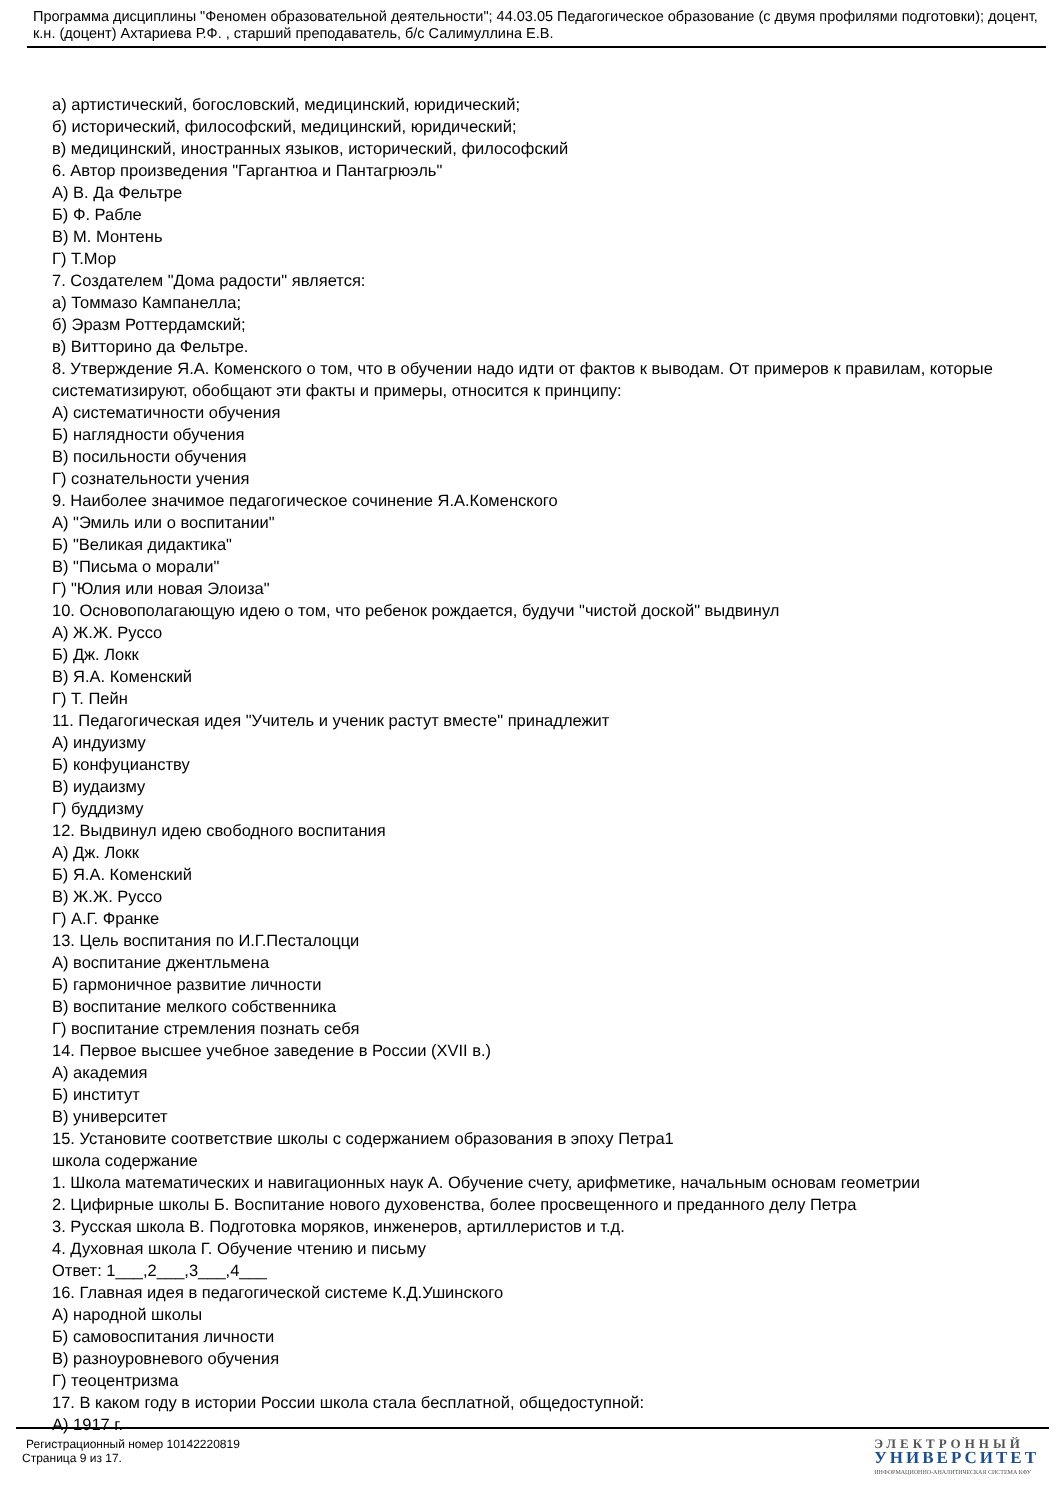Программа дисциплины "Феномен образовательной деятельности"; 44.03.05 Педагогическое образование (с двумя профилями подготовки); доцент, к.н. (доцент) Ахтариева Р.Ф. , старший преподаватель, б/с Салимуллина Е.В.
а) артистический, богословский, медицинский, юридический;
б) исторический, философский, медицинский, юридический;
в) медицинский, иностранных языков, исторический, философский
6. Автор произведения "Гаргантюа и Пантагрюэль"
А) В. Да Фельтре
Б) Ф. Рабле
В) М. Монтень
Г) Т.Мор
7. Создателем "Дома радости" является:
а) Томмазо Кампанелла;
б) Эразм Роттердамский;
в) Витторино да Фельтре.
8. Утверждение Я.А. Коменского о том, что в обучении надо идти от фактов к выводам. От примеров к правилам, которые систематизируют, обобщают эти факты и примеры, относится к принципу:
А) систематичности обучения
Б) наглядности обучения
В) посильности обучения
Г) сознательности учения
9. Наиболее значимое педагогическое сочинение Я.А.Коменского
А) "Эмиль или о воспитании"
Б) "Великая дидактика"
В) "Письма о морали"
Г) "Юлия или новая Элоиза"
10. Основополагающую идею о том, что ребенок рождается, будучи "чистой доской" выдвинул
А) Ж.Ж. Руссо
Б) Дж. Локк
В) Я.А. Коменский
Г) Т. Пейн
11. Педагогическая идея "Учитель и ученик растут вместе" принадлежит
А) индуизму
Б) конфуцианству
В) иудаизму
Г) буддизму
12. Выдвинул идею свободного воспитания
А) Дж. Локк
Б) Я.А. Коменский
В) Ж.Ж. Руссо
Г) А.Г. Франке
13. Цель воспитания по И.Г.Песталоцци
А) воспитание джентльмена
Б) гармоничное развитие личности
В) воспитание мелкого собственника
Г) воспитание стремления познать себя
14. Первое высшее учебное заведение в России (XVII в.)
А) академия
Б) институт
В) университет
15. Установите соответствие школы с содержанием образования в эпоху Петра1
школа содержание
1. Школа математических и навигационных наук А. Обучение счету, арифметике, начальным основам геометрии
2. Цифирные школы Б. Воспитание нового духовенства, более просвещенного и преданного делу Петра
3. Русская школа В. Подготовка моряков, инженеров, артиллеристов и т.д.
4. Духовная школа Г. Обучение чтению и письму
Ответ: 1___,2___,3___,4___
16. Главная идея в педагогической системе К.Д.Ушинского
А) народной школы
Б) самовоспитания личности
В) разноуровневого обучения
Г) теоцентризма
17. В каком году в истории России школа стала бесплатной, общедоступной:
А) 1917 г.
Регистрационный номер 10142220819
Страница 9 из 17.
ЭЛЕКТРОННЫЙ
УНИВЕРСИТЕТ
ИНФОРМАЦИОННО-АНАЛИТИЧЕСКАЯ СИСТЕМА КФУ